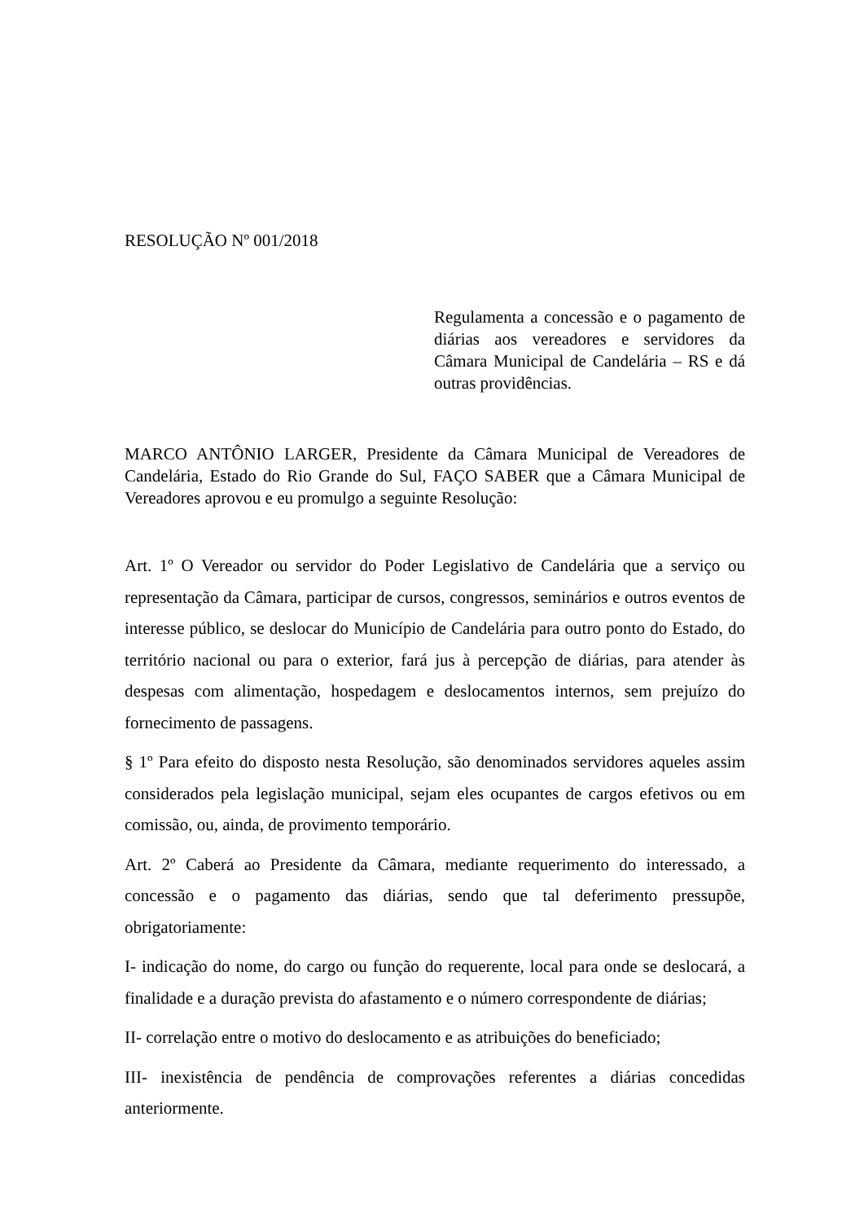RESOLUÇÃO Nº 001/2018
Regulamenta a concessão e o pagamento de diárias aos vereadores e servidores da Câmara Municipal de Candelária – RS e dá outras providências.
MARCO ANTÔNIO LARGER, Presidente da Câmara Municipal de Vereadores de Candelária, Estado do Rio Grande do Sul, FAÇO SABER que a Câmara Municipal de Vereadores aprovou e eu promulgo a seguinte Resolução:
Art. 1º O Vereador ou servidor do Poder Legislativo de Candelária que a serviço ou representação da Câmara, participar de cursos, congressos, seminários e outros eventos de interesse público, se deslocar do Município de Candelária para outro ponto do Estado, do território nacional ou para o exterior, fará jus à percepção de diárias, para atender às despesas com alimentação, hospedagem e deslocamentos internos, sem prejuízo do fornecimento de passagens.
§ 1º Para efeito do disposto nesta Resolução, são denominados servidores aqueles assim considerados pela legislação municipal, sejam eles ocupantes de cargos efetivos ou em comissão, ou, ainda, de provimento temporário.
Art. 2º Caberá ao Presidente da Câmara, mediante requerimento do interessado, a concessão e o pagamento das diárias, sendo que tal deferimento pressupõe, obrigatoriamente:
I- indicação do nome, do cargo ou função do requerente, local para onde se deslocará, a finalidade e a duração prevista do afastamento e o número correspondente de diárias;
II- correlação entre o motivo do deslocamento e as atribuições do beneficiado;
III- inexistência de pendência de comprovações referentes a diárias concedidas anteriormente.